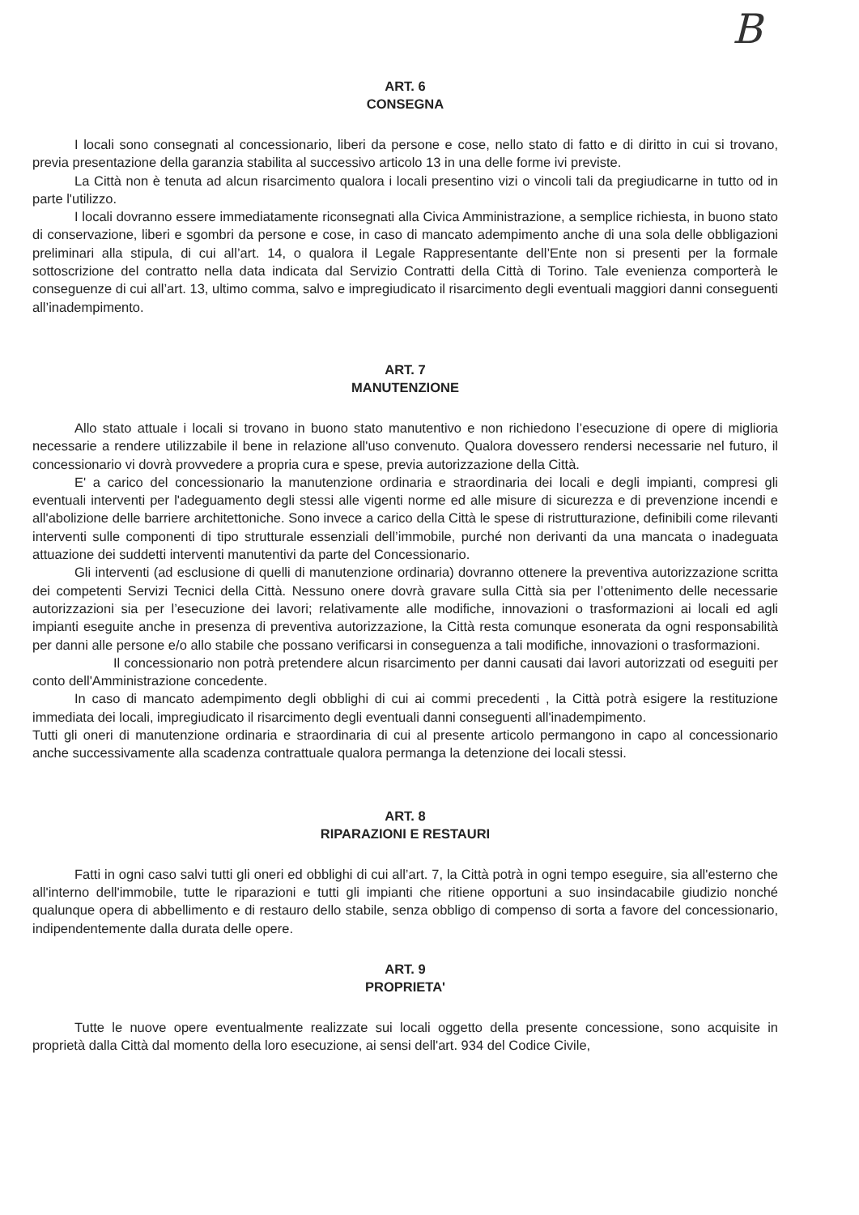B
ART. 6
CONSEGNA
I locali sono consegnati al concessionario, liberi da persone e cose, nello stato di fatto e di diritto in cui si trovano, previa presentazione della garanzia stabilita al successivo articolo 13 in una delle forme ivi previste.
La Città non è tenuta ad alcun risarcimento qualora i locali presentino vizi o vincoli tali da pregiudicarne in tutto od in parte l'utilizzo.
I locali dovranno essere immediatamente riconsegnati alla Civica Amministrazione, a semplice richiesta, in buono stato di conservazione, liberi e sgombri da persone e cose, in caso di mancato adempimento anche di una sola delle obbligazioni preliminari alla stipula, di cui all’art. 14, o qualora il Legale Rappresentante dell’Ente non si presenti per la formale sottoscrizione del contratto nella data indicata dal Servizio Contratti della Città di Torino. Tale evenienza comporterà le conseguenze di cui all’art. 13, ultimo comma, salvo e impregiudicato il risarcimento degli eventuali maggiori danni conseguenti all’inadempimento.
ART. 7
MANUTENZIONE
Allo stato attuale i locali si trovano in buono stato manutentivo e non richiedono l’esecuzione di opere di miglioria necessarie a rendere utilizzabile il bene in relazione all'uso convenuto. Qualora dovessero rendersi necessarie nel futuro, il concessionario vi dovrà provvedere a propria cura e spese, previa autorizzazione della Città.
E' a carico del concessionario la manutenzione ordinaria e straordinaria dei locali e degli impianti, compresi gli eventuali interventi per l'adeguamento degli stessi alle vigenti norme ed alle misure di sicurezza e di prevenzione incendi e all'abolizione delle barriere architettoniche. Sono invece a carico della Città le spese di ristrutturazione, definibili come rilevanti interventi sulle componenti di tipo strutturale essenziali dell’immobile, purché non derivanti da una mancata o inadeguata attuazione dei suddetti interventi manutentivi da parte del Concessionario.
Gli interventi (ad esclusione di quelli di manutenzione ordinaria) dovranno ottenere la preventiva autorizzazione scritta dei competenti Servizi Tecnici della Città. Nessuno onere dovrà gravare sulla Città sia per l’ottenimento delle necessarie autorizzazioni sia per l’esecuzione dei lavori; relativamente alle modifiche, innovazioni o trasformazioni ai locali ed agli impianti eseguite anche in presenza di preventiva autorizzazione, la Città resta comunque esonerata da ogni responsabilità per danni alle persone e/o allo stabile che possano verificarsi in conseguenza a tali modifiche, innovazioni o trasformazioni.
Il concessionario non potrà pretendere alcun risarcimento per danni causati dai lavori autorizzati od eseguiti per conto dell'Amministrazione concedente.
In caso di mancato adempimento degli obblighi di cui ai commi precedenti , la Città potrà esigere la restituzione immediata dei locali, impregiudicato il risarcimento degli eventuali danni conseguenti all'inadempimento.
Tutti gli oneri di manutenzione ordinaria e straordinaria di cui al presente articolo permangono in capo al concessionario anche successivamente alla scadenza contrattuale qualora permanga la detenzione dei locali stessi.
ART. 8
RIPARAZIONI E RESTAURI
Fatti in ogni caso salvi tutti gli oneri ed obblighi di cui all’art. 7, la Città potrà in ogni tempo eseguire, sia all'esterno che all'interno dell'immobile, tutte le riparazioni e tutti gli impianti che ritiene opportuni a suo insindacabile giudizio nonché qualunque opera di abbellimento e di restauro dello stabile, senza obbligo di compenso di sorta a favore del concessionario, indipendentemente dalla durata delle opere.
ART. 9
PROPRIETA'
Tutte le nuove opere eventualmente realizzate sui locali oggetto della presente concessione, sono acquisite in proprietà dalla Città dal momento della loro esecuzione, ai sensi dell'art. 934 del Codice Civile,